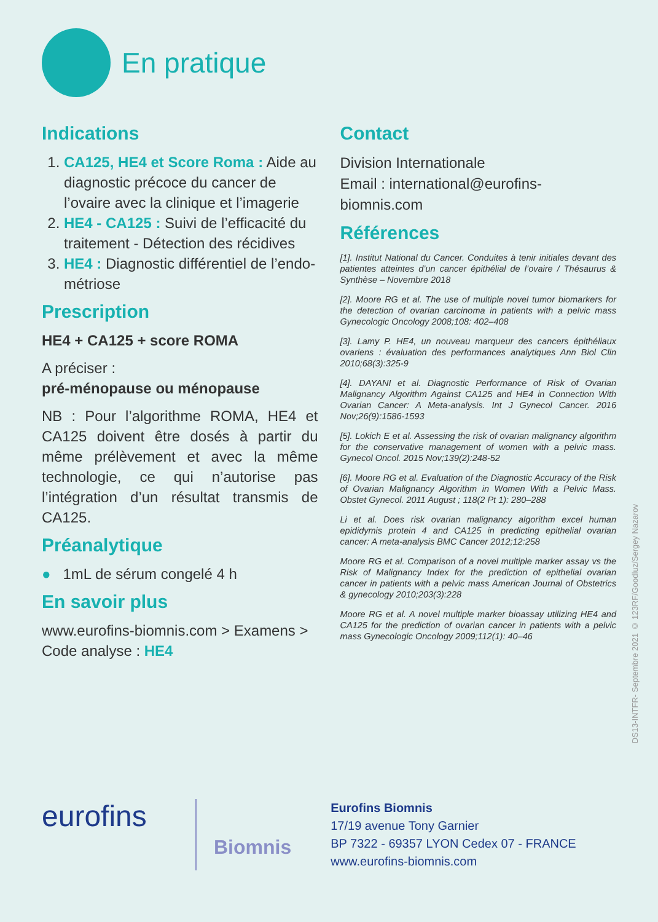En pratique
Indications
1. CA125, HE4 et Score Roma : Aide au diagnostic précoce du cancer de l’ovaire avec la clinique et l’imagerie
2. HE4 - CA125 : Suivi de l’efficacité du traitement - Détection des récidives
3. HE4 : Diagnostic différentiel de l’endo-métriose
Prescription
HE4 + CA125 + score ROMA
A préciser :
pré-ménopause ou ménopause
NB : Pour l’algorithme ROMA, HE4 et CA125 doivent être dosés à partir du même prélèvement et avec la même technologie, ce qui n’autorise pas l’intégration d’un résultat transmis de CA125.
Préanalytique
● 1mL de sérum congelé 4 h
En savoir plus
www.eurofins-biomnis.com > Examens > Code analyse : HE4
Contact
Division Internationale
Email : international@eurofins-biomnis.com
Références
[1]. Institut National du Cancer. Conduites à tenir initiales devant des patientes atteintes d’un cancer épithélial de l’ovaire / Thésaurus & Synthèse – Novembre 2018
[2]. Moore RG et al. The use of multiple novel tumor biomarkers for the detection of ovarian carcinoma in patients with a pelvic mass Gynecologic Oncology 2008;108: 402–408
[3]. Lamy P. HE4, un nouveau marqueur des cancers épithéliaux ovariens : évaluation des performances analytiques Ann Biol Clin 2010;68(3):325-9
[4]. DAYANI et al. Diagnostic Performance of Risk of Ovarian Malignancy Algorithm Against CA125 and HE4 in Connection With Ovarian Cancer: A Meta-analysis. Int J Gynecol Cancer. 2016 Nov;26(9):1586-1593
[5]. Lokich E et al. Assessing the risk of ovarian malignancy algorithm for the conservative management of women with a pelvic mass. Gynecol Oncol. 2015 Nov;139(2):248-52
[6]. Moore RG et al. Evaluation of the Diagnostic Accuracy of the Risk of Ovarian Malignancy Algorithm in Women With a Pelvic Mass. Obstet Gynecol. 2011 August ; 118(2 Pt 1): 280–288
Li et al. Does risk ovarian malignancy algorithm excel human epididymis protein 4 and CA125 in predicting epithelial ovarian cancer: A meta-analysis BMC Cancer 2012;12:258
Moore RG et al. Comparison of a novel multiple marker assay vs the Risk of Malignancy Index for the prediction of epithelial ovarian cancer in patients with a pelvic mass American Journal of Obstetrics & gynecology 2010;203(3):228
Moore RG et al. A novel multiple marker bioassay utilizing HE4 and CA125 for the prediction of ovarian cancer in patients with a pelvic mass Gynecologic Oncology 2009;112(1): 40–46
DS13-INTFR- Septembre 2021 © 123RF/Goodluz/Sergey Nazarov
eurofins
Biomnis
Eurofins Biomnis
17/19 avenue Tony Garnier
BP 7322 - 69357 LYON Cedex 07 - FRANCE
www.eurofins-biomnis.com